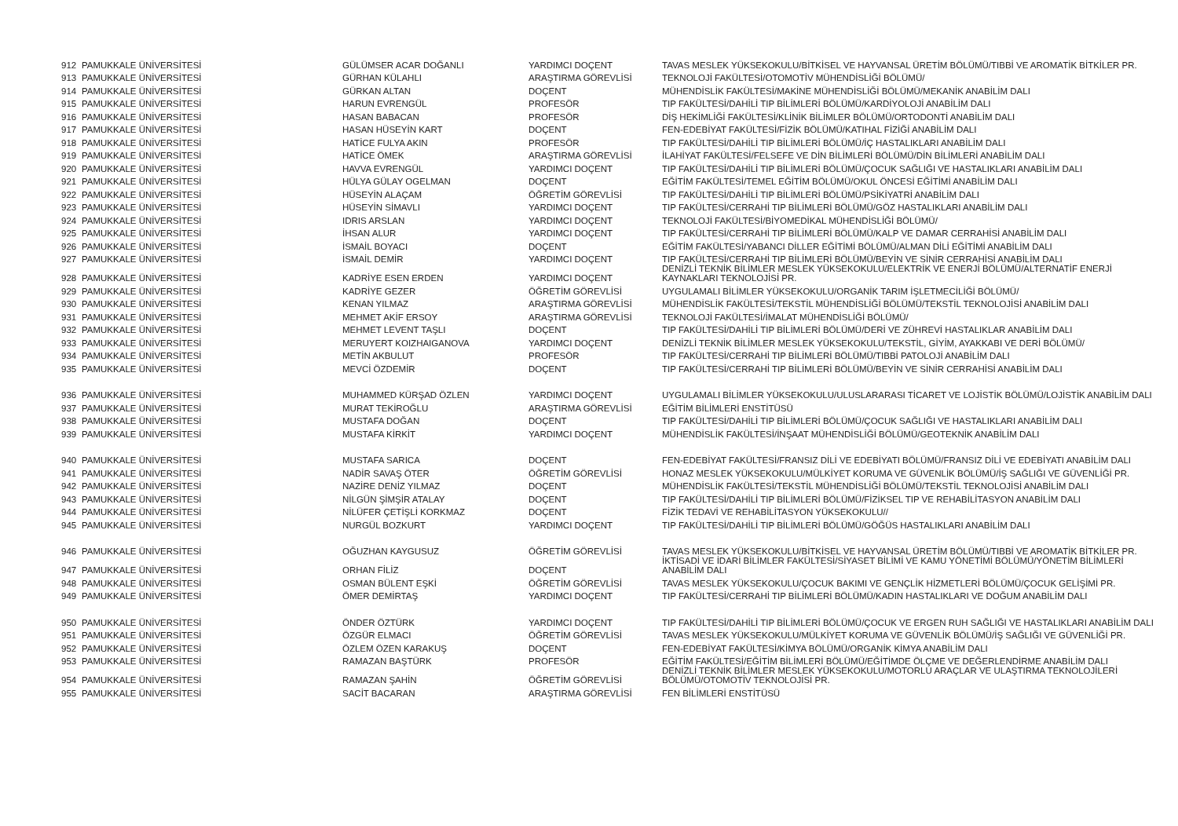| 912 | PAMUKKALE ÜNİVERSİTESİ | GÜLÜMSER ACAR DOĞANLI | YARDIMCI DOÇENT | TAVAS MESLEK YÜKSEKOKULU/BİTKİSEL VE HAYVANSAL ÜRETİM BÖLÜMÜ/TIBBİ VE AROMATİK BİTKİLER PR. |
| 913 | PAMUKKALE ÜNİVERSİTESİ | GÜRHAN KÜLAHLI | ARAŞTIRMA GÖREVLİSİ | TEKNOLOJİ FAKÜLTESİ/OTOMOTİV MÜHENDİSLİĞİ BÖLÜMÜ/ |
| 914 | PAMUKKALE ÜNİVERSİTESİ | GÜRKAN ALTAN | DOÇENT | MÜHENDİSLİK FAKÜLTESİ/MAKİNE MÜHENDİSLİĞİ BÖLÜMÜ/MEKANİK ANABİLİM DALI |
| 915 | PAMUKKALE ÜNİVERSİTESİ | HARUN EVRENGÜL | PROFESÖR | TIP FAKÜLTESİ/DAHİLİ TIP BİLİMLERİ BÖLÜMÜ/KARDİYOLOJİ ANABİLİM DALI |
| 916 | PAMUKKALE ÜNİVERSİTESİ | HASAN BABACAN | PROFESÖR | DİŞ HEKİMLİĞİ FAKÜLTESİ/KLİNİK BİLİMLER BÖLÜMÜ/ORTODONTİ ANABİLİM DALI |
| 917 | PAMUKKALE ÜNİVERSİTESİ | HASAN HÜSEYİN KART | DOÇENT | FEN-EDEBİYAT FAKÜLTESİ/FİZİK BÖLÜMÜ/KATIHAL FİZİĞİ ANABİLİM DALI |
| 918 | PAMUKKALE ÜNİVERSİTESİ | HATİCE FULYA AKIN | PROFESÖR | TIP FAKÜLTESİ/DAHİLİ TIP BİLİMLERİ BÖLÜMÜ/İÇ HASTALIKLARI ANABİLİM DALI |
| 919 | PAMUKKALE ÜNİVERSİTESİ | HATİCE ÖMEK | ARAŞTIRMA GÖREVLİSİ | İLAHİYAT FAKÜLTESİ/FELSEFE VE DİN BİLİMLERİ BÖLÜMÜ/DİN BİLİMLERİ ANABİLİM DALI |
| 920 | PAMUKKALE ÜNİVERSİTESİ | HAVVA EVRENGÜL | YARDIMCI DOÇENT | TIP FAKÜLTESİ/DAHİLİ TIP BİLİMLERİ BÖLÜMÜ/ÇOCUK SAĞLIĞI VE HASTALIKLARI ANABİLİM DALI |
| 921 | PAMUKKALE ÜNİVERSİTESİ | HÜLYA GÜLAY OGELMAN | DOÇENT | EĞİTİM FAKÜLTESİ/TEMEL EĞİTİM BÖLÜMÜ/OKUL ÖNCESİ EĞİTİMİ ANABİLİM DALI |
| 922 | PAMUKKALE ÜNİVERSİTESİ | HÜSEYİN ALAÇAM | ÖĞRETİM GÖREVLİSİ | TIP FAKÜLTESİ/DAHİLİ TIP BİLİMLERİ BÖLÜMÜ/PSİKİYATRİ ANABİLİM DALI |
| 923 | PAMUKKALE ÜNİVERSİTESİ | HÜSEYİN SİMAVLI | YARDIMCI DOÇENT | TIP FAKÜLTESİ/CERRAHİ TIP BİLİMLERİ BÖLÜMÜ/GÖZ HASTALIKLARI ANABİLİM DALI |
| 924 | PAMUKKALE ÜNİVERSİTESİ | IDRIS ARSLAN | YARDIMCI DOÇENT | TEKNOLOJİ FAKÜLTESİ/BİYOMEDİKAL MÜHENDİSLİĞİ BÖLÜMÜ/ |
| 925 | PAMUKKALE ÜNİVERSİTESİ | İHSAN ALUR | YARDIMCI DOÇENT | TIP FAKÜLTESİ/CERRAHİ TIP BİLİMLERİ BÖLÜMÜ/KALP VE DAMAR CERRAHİSİ ANABİLİM DALI |
| 926 | PAMUKKALE ÜNİVERSİTESİ | İSMAİL BOYACI | DOÇENT | EĞİTİM FAKÜLTESİ/YABANCI DİLLER EĞİTİMİ BÖLÜMÜ/ALMAN DİLİ EĞİTİMİ ANABİLİM DALI |
| 927 | PAMUKKALE ÜNİVERSİTESİ | İSMAİL DEMİR | YARDIMCI DOÇENT | TIP FAKÜLTESİ/CERRAHİ TIP BİLİMLERİ BÖLÜMÜ/BEYİN VE SİNİR CERRAHİSİ ANABİLİM DALI |
| 928 | PAMUKKALE ÜNİVERSİTESİ | KADRİYE ESEN ERDEN | YARDIMCI DOÇENT | DENİZLİ TEKNİK BİLİMLER MESLEK YÜKSEKOKULU/ELEKTRİK VE ENERJİ BÖLÜMÜ/ALTERNATİF ENERJİ KAYNAKLARI TEKNOLOJİSİ PR. |
| 929 | PAMUKKALE ÜNİVERSİTESİ | KADRİYE GEZER | ÖĞRETİM GÖREVLİSİ | UYGULAMALI BİLİMLER YÜKSEKOKULU/ORGANİK TARIM İŞLETMECİLİĞİ BÖLÜMÜ/ |
| 930 | PAMUKKALE ÜNİVERSİTESİ | KENAN YILMAZ | ARAŞTIRMA GÖREVLİSİ | MÜHENDİSLİK FAKÜLTESİ/TEKSTİL MÜHENDİSLİĞİ BÖLÜMÜ/TEKSTİL TEKNOLOJİSİ ANABİLİM DALI |
| 931 | PAMUKKALE ÜNİVERSİTESİ | MEHMET AKİF ERSOY | ARAŞTIRMA GÖREVLİSİ | TEKNOLOJİ FAKÜLTESİ/İMALAT MÜHENDİSLİĞİ BÖLÜMÜ/ |
| 932 | PAMUKKALE ÜNİVERSİTESİ | MEHMET LEVENT TAŞLI | DOÇENT | TIP FAKÜLTESİ/DAHİLİ TIP BİLİMLERİ BÖLÜMÜ/DERİ VE ZÜHREVİ HASTALIKLAR ANABİLİM DALI |
| 933 | PAMUKKALE ÜNİVERSİTESİ | MERUYERT KOIZHAIGANOVA | YARDIMCI DOÇENT | DENİZLİ TEKNİK BİLİMLER MESLEK YÜKSEKOKULU/TEKSTİL, GİYİM, AYAKKABI VE DERİ BÖLÜMÜ/ |
| 934 | PAMUKKALE ÜNİVERSİTESİ | METİN AKBULUT | PROFESÖR | TIP FAKÜLTESİ/CERRAHİ TIP BİLİMLERİ BÖLÜMÜ/TIBBİ PATOLOJİ ANABİLİM DALI |
| 935 | PAMUKKALE ÜNİVERSİTESİ | MEVCİ ÖZDEMİR | DOÇENT | TIP FAKÜLTESİ/CERRAHİ TIP BİLİMLERİ BÖLÜMÜ/BEYİN VE SİNİR CERRAHİSİ ANABİLİM DALI |
| 936 | PAMUKKALE ÜNİVERSİTESİ | MUHAMMED KÜRŞAD ÖZLEN | YARDIMCI DOÇENT | UYGULAMALI BİLİMLER YÜKSEKOKULU/ULUSLARARASI TİCARET VE LOJİSTİK BÖLÜMÜ/LOJİSTİK ANABİLİM DALI |
| 937 | PAMUKKALE ÜNİVERSİTESİ | MURAT TEKİROĞLU | ARAŞTIRMA GÖREVLİSİ | EĞİTİM BİLİMLERİ ENSTİTÜSÜ |
| 938 | PAMUKKALE ÜNİVERSİTESİ | MUSTAFA DOĞAN | DOÇENT | TIP FAKÜLTESİ/DAHİLİ TIP BİLİMLERİ BÖLÜMÜ/ÇOCUK SAĞLIĞI VE HASTALIKLARI ANABİLİM DALI |
| 939 | PAMUKKALE ÜNİVERSİTESİ | MUSTAFA KİRKİT | YARDIMCI DOÇENT | MÜHENDİSLİK FAKÜLTESİ/İNŞAAT MÜHENDİSLİĞİ BÖLÜMÜ/GEOTEKNİK ANABİLİM DALI |
| 940 | PAMUKKALE ÜNİVERSİTESİ | MUSTAFA SARICA | DOÇENT | FEN-EDEBİYAT FAKÜLTESİ/FRANSIZ DİLİ VE EDEBİYATI BÖLÜMÜ/FRANSIZ DİLİ VE EDEBİYATI ANABİLİM DALI |
| 941 | PAMUKKALE ÜNİVERSİTESİ | NADİR SAVAŞ ÖTER | ÖĞRETİM GÖREVLİSİ | HONAZ MESLEK YÜKSEKOKULU/MÜLKİYET KORUMA VE GÜVENLİK BÖLÜMÜ/İŞ SAĞLIĞI VE GÜVENLİĞİ PR. |
| 942 | PAMUKKALE ÜNİVERSİTESİ | NAZİRE DENİZ YILMAZ | DOÇENT | MÜHENDİSLİK FAKÜLTESİ/TEKSTİL MÜHENDİSLİĞİ BÖLÜMÜ/TEKSTİL TEKNOLOJİSİ ANABİLİM DALI |
| 943 | PAMUKKALE ÜNİVERSİTESİ | NİLGÜN ŞİMŞİR ATALAY | DOÇENT | TIP FAKÜLTESİ/DAHİLİ TIP BİLİMLERİ BÖLÜMÜ/FİZİKSEL TIP VE REHABİLİTASYON ANABİLİM DALI |
| 944 | PAMUKKALE ÜNİVERSİTESİ | NİLÜFER ÇETİŞLİ KORKMAZ | DOÇENT | FİZİK TEDAVİ VE REHABİLİTASYON YÜKSEKOKULU// |
| 945 | PAMUKKALE ÜNİVERSİTESİ | NURGÜL BOZKURT | YARDIMCI DOÇENT | TIP FAKÜLTESİ/DAHİLİ TIP BİLİMLERİ BÖLÜMÜ/GÖĞÜS HASTALIKLARI ANABİLİM DALI |
| 946 | PAMUKKALE ÜNİVERSİTESİ | OĞUZHAN KAYGUSUZ | ÖĞRETİM GÖREVLİSİ | TAVAS MESLEK YÜKSEKOKULU/BİTKİSEL VE HAYVANSAL ÜRETİM BÖLÜMÜ/TIBBİ VE AROMATİK BİTKİLER PR. |
| 947 | PAMUKKALE ÜNİVERSİTESİ | ORHAN FİLİZ | DOÇENT | İKTİSADİ VE İDARİ BİLİMLER FAKÜLTESİ/SİYASET BİLİMİ VE KAMU YÖNETİMİ BÖLÜMÜ/YÖNETİM BİLİMLERİ ANABİLİM DALI |
| 948 | PAMUKKALE ÜNİVERSİTESİ | OSMAN BÜLENT EŞKİ | ÖĞRETİM GÖREVLİSİ | TAVAS MESLEK YÜKSEKOKULU/ÇOCUK BAKIMI VE GENÇLİK HİZMETLERİ BÖLÜMÜ/ÇOCUK GELİŞİMİ PR. |
| 949 | PAMUKKALE ÜNİVERSİTESİ | ÖMER DEMİRTAŞ | YARDIMCI DOÇENT | TIP FAKÜLTESİ/CERRAHİ TIP BİLİMLERİ BÖLÜMÜ/KADIN HASTALIKLARI VE DOĞUM ANABİLİM DALI |
| 950 | PAMUKKALE ÜNİVERSİTESİ | ÖNDER ÖZTÜRK | YARDIMCI DOÇENT | TIP FAKÜLTESİ/DAHİLİ TIP BİLİMLERİ BÖLÜMÜ/ÇOCUK VE ERGEN RUH SAĞLIĞI VE HASTALIKLARI ANABİLİM DALI |
| 951 | PAMUKKALE ÜNİVERSİTESİ | ÖZGÜR ELMACI | ÖĞRETİM GÖREVLİSİ | TAVAS MESLEK YÜKSEKOKULU/MÜLKİYET KORUMA VE GÜVENLİK BÖLÜMÜ/İŞ SAĞLIĞI VE GÜVENLİĞİ PR. |
| 952 | PAMUKKALE ÜNİVERSİTESİ | ÖZLEM ÖZEN KARAKUŞ | DOÇENT | FEN-EDEBİYAT FAKÜLTESİ/KİMYA BÖLÜMÜ/ORGANİK KİMYA ANABİLİM DALI |
| 953 | PAMUKKALE ÜNİVERSİTESİ | RAMAZAN BAŞTÜRK | PROFESÖR | EĞİTİM FAKÜLTESİ/EĞİTİM BİLİMLERİ BÖLÜMÜ/EĞİTİMDE ÖLÇME VE DEĞERLENDİRME ANABİLİM DALI |
| 954 | PAMUKKALE ÜNİVERSİTESİ | RAMAZAN ŞAHİN | ÖĞRETİM GÖREVLİSİ | DENİZLİ TEKNİK BİLİMLER MESLEK YÜKSEKOKULU/MOTORLU ARAÇLAR VE ULAŞTIRMA TEKNOLOJİLERİ BÖLÜMÜ/OTOMOTİV TEKNOLOJİSİ PR. |
| 955 | PAMUKKALE ÜNİVERSİTESİ | SACİT BACARAN | ARAŞTIRMA GÖREVLİSİ | FEN BİLİMLERİ ENSTİTÜSÜ |